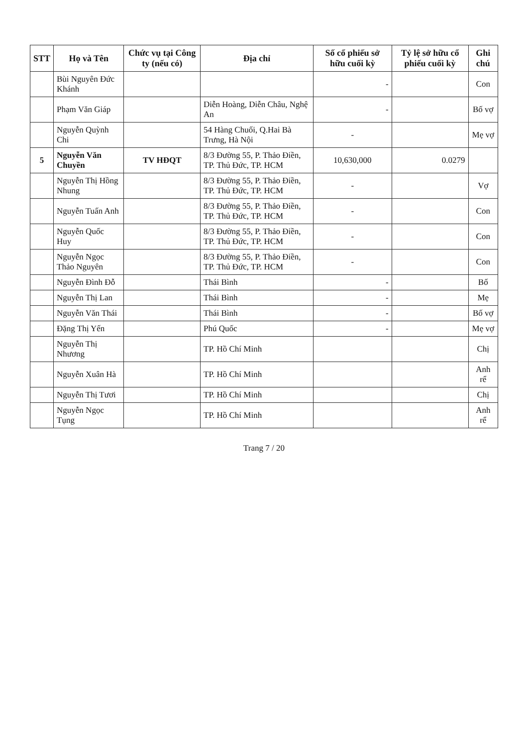| STT | Họ và Tên | Chức vụ tại Công ty (nếu có) | Địa chỉ | Số cổ phiếu sở hữu cuối kỳ | Tỷ lệ sở hữu cổ phiếu cuối kỳ | Ghi chú |
| --- | --- | --- | --- | --- | --- | --- |
| | Bùi Nguyên Đức Khánh | | | - | | Con |
| | Phạm Văn Giáp | | Diễn Hoàng, Diễn Châu, Nghệ An | - | | Bố vợ |
| | Nguyễn Quỳnh Chi | | 54 Hàng Chuối, Q.Hai Bà Trưng, Hà Nội | - | | Mẹ vợ |
| 5 | Nguyễn Văn Chuyền | TV HĐQT | 8/3 Đường 55, P. Thảo Điền, TP. Thủ Đức, TP. HCM | 10,630,000 | 0.0279 | |
| | Nguyễn Thị Hồng Nhung | | 8/3 Đường 55, P. Thảo Điền, TP. Thủ Đức, TP. HCM | - | | Vợ |
| | Nguyễn Tuấn Anh | | 8/3 Đường 55, P. Thảo Điền, TP. Thủ Đức, TP. HCM | - | | Con |
| | Nguyễn Quốc Huy | | 8/3 Đường 55, P. Thảo Điền, TP. Thủ Đức, TP. HCM | - | | Con |
| | Nguyễn Ngọc Thảo Nguyên | | 8/3 Đường 55, P. Thảo Điền, TP. Thủ Đức, TP. HCM | - | | Con |
| | Nguyễn Đình Đỗ | | Thái Bình | - | | Bố |
| | Nguyễn Thị Lan | | Thái Bình | - | | Mẹ |
| | Nguyễn Văn Thái | | Thái Bình | - | | Bố vợ |
| | Đặng Thị Yến | | Phú Quốc | - | | Mẹ vợ |
| | Nguyễn Thị Nhương | | TP. Hồ Chí Minh | | | Chị |
| | Nguyễn Xuân Hà | | TP. Hồ Chí Minh | | | Anh rể |
| | Nguyễn Thị Tươi | | TP. Hồ Chí Minh | | | Chị |
| | Nguyễn Ngọc Tụng | | TP. Hồ Chí Minh | | | Anh rể |
Trang 7 / 20